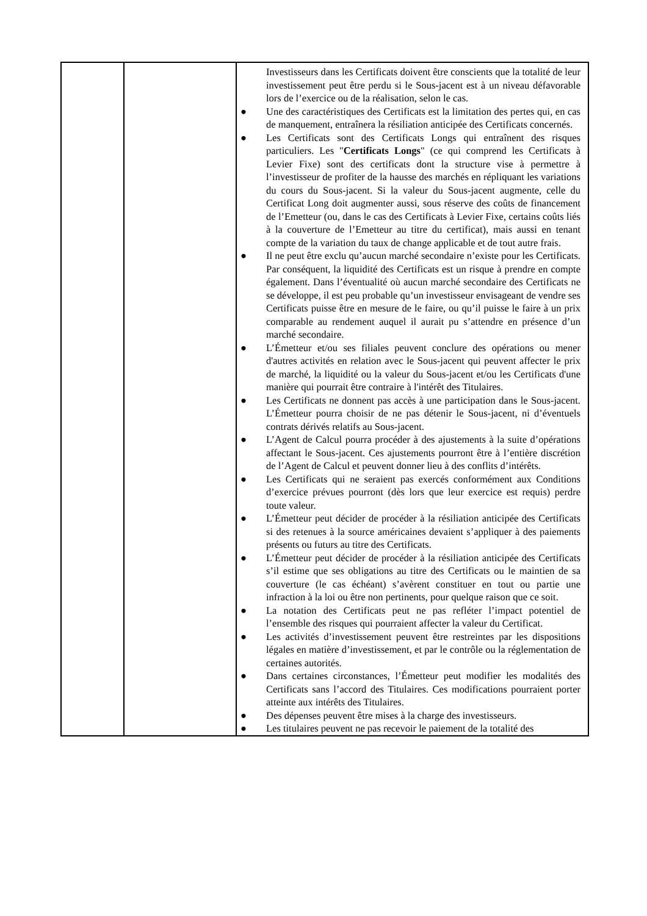| | | Investisseurs dans les Certificats doivent être conscients que la totalité de leur investissement peut être perdu si le Sous-jacent est à un niveau défavorable lors de l’exercice ou de la réalisation, selon le cas. ● Une des caractéristiques des Certificats est la limitation des pertes qui, en cas de manquement, entraînera la résiliation anticipée des Certificats concernés. ● Les Certificats sont des Certificats Longs qui entraînent des risques particuliers. Les " Certificats Longs " (ce qui comprend les Certificats à Levier Fixe) sont des certificats dont la structure vise à permettre à l’investisseur de profiter de la hausse des marchés en répliquant les variations du cours du Sous-jacent. Si la valeur du Sous-jacent augmente, celle du Certificat Long doit augmenter aussi, sous réserve des coûts de financement de l’Emetteur (ou, dans le cas des Certificats à Levier Fixe, certains coûts liés à la couverture de l’Emetteur au titre du certificat), mais aussi en tenant compte de la variation du taux de change applicable et de tout autre frais. ● Il ne peut être exclu qu’aucun marché secondaire n’existe pour les Certificats. Par conséquent, la liquidité des Certificats est un risque à prendre en compte également. Dans l’éventualité où aucun marché secondaire des Certificats ne se développe, il est peu probable qu’un investisseur envisageant de vendre ses Certificats puisse être en mesure de le faire, ou qu’il puisse le faire à un prix comparable au rendement auquel il aurait pu s’attendre en présence d’un marché secondaire. ● L’Émetteur et/ou ses filiales peuvent conclure des opérations ou mener d'autres activités en relation avec le Sous-jacent qui peuvent affecter le prix de marché, la liquidité ou la valeur du Sous-jacent et/ou les Certificats d'une manière qui pourrait être contraire à l'intérêt des Titulaires. ● Les Certificats ne donnent pas accès à une participation dans le Sous-jacent. L’Émetteur pourra choisir de ne pas détenir le Sous-jacent, ni d’éventuels contrats dérivés relatifs au Sous-jacent. ● L’Agent de Calcul pourra procéder à des ajustements à la suite d’opérations affectant le Sous-jacent. Ces ajustements pourront être à l’entière discrétion de l’Agent de Calcul et peuvent donner lieu à des conflits d’intérêts. ● Les Certificats qui ne seraient pas exercés conformément aux Conditions d’exercice prévues pourront (dès lors que leur exercice est requis) perdre toute valeur. ● L’Émetteur peut décider de procéder à la résiliation anticipée des Certificats si des retenues à la source américaines devaient s’appliquer à des paiements présents ou futurs au titre des Certificats. ● L’Émetteur peut décider de procéder à la résiliation anticipée des Certificats s’il estime que ses obligations au titre des Certificats ou le maintien de sa couverture (le cas échéant) s’avèrent constituer en tout ou partie une infraction à la loi ou être non pertinents, pour quelque raison que ce soit. ● La notation des Certificats peut ne pas refléter l’impact potentiel de l’ensemble des risques qui pourraient affecter la valeur du Certificat. ● Les activités d’investissement peuvent être restreintes par les dispositions légales en matière d’investissement, et par le contrôle ou la réglementation de certaines autorités. ● Dans certaines circonstances, l’Émetteur peut modifier les modalités des Certificats sans l’accord des Titulaires. Ces modifications pourraient porter atteinte aux intérêts des Titulaires. ● Des dépenses peuvent être mises à la charge des investisseurs. ● Les titulaires peuvent ne pas recevoir le paiement de la totalité des |